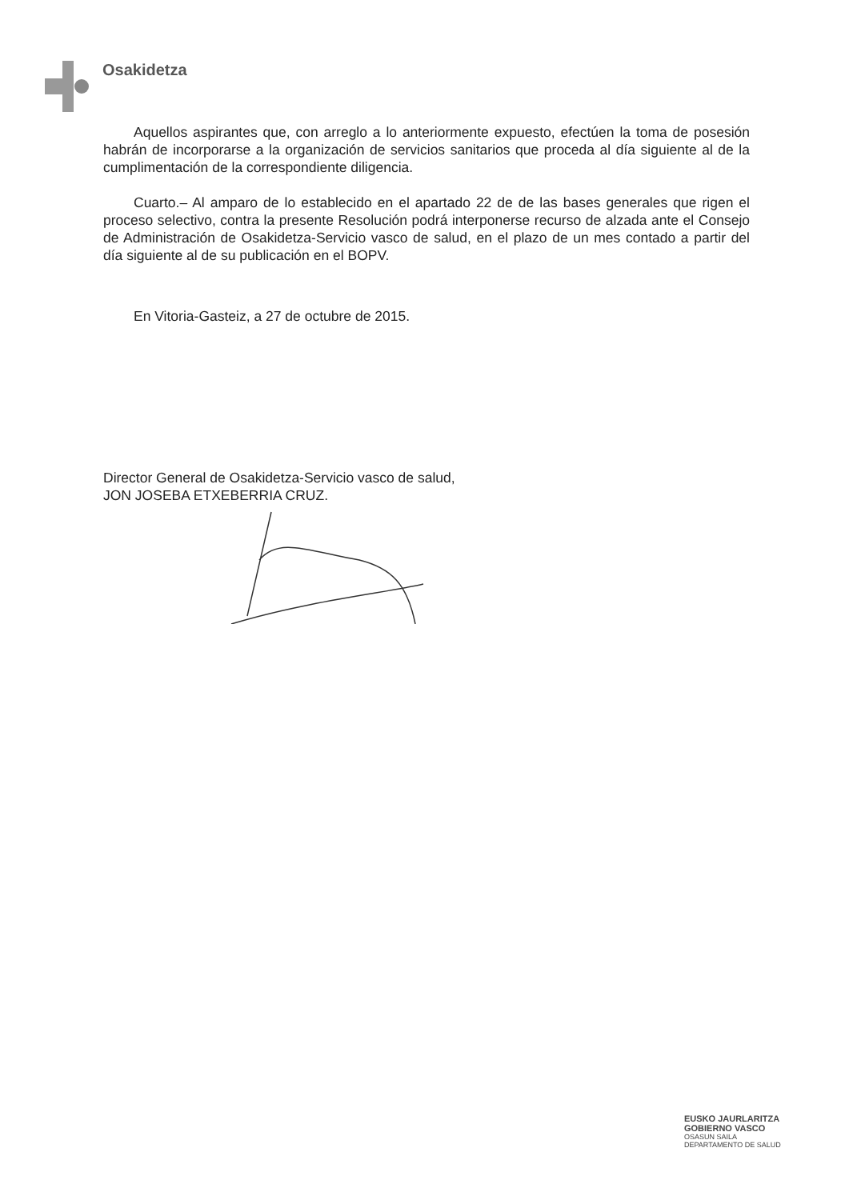Osakidetza
Aquellos aspirantes que, con arreglo a lo anteriormente expuesto, efectúen la toma de posesión habrán de incorporarse a la organización de servicios sanitarios que proceda al día siguiente al de la cumplimentación de la correspondiente diligencia.
Cuarto.– Al amparo de lo establecido en el apartado 22 de de las bases generales que rigen el proceso selectivo, contra la presente Resolución podrá interponerse recurso de alzada ante el Consejo de Administración de Osakidetza-Servicio vasco de salud, en el plazo de un mes contado a partir del día siguiente al de su publicación en el BOPV.
En Vitoria-Gasteiz, a 27 de octubre de 2015.
Director General de Osakidetza-Servicio vasco de salud,
JON JOSEBA ETXEBERRIA CRUZ.
EUSKO JAURLARITZA
GOBIERNO VASCO
OSASUN SAILA
DEPARTAMENTO DE SALUD